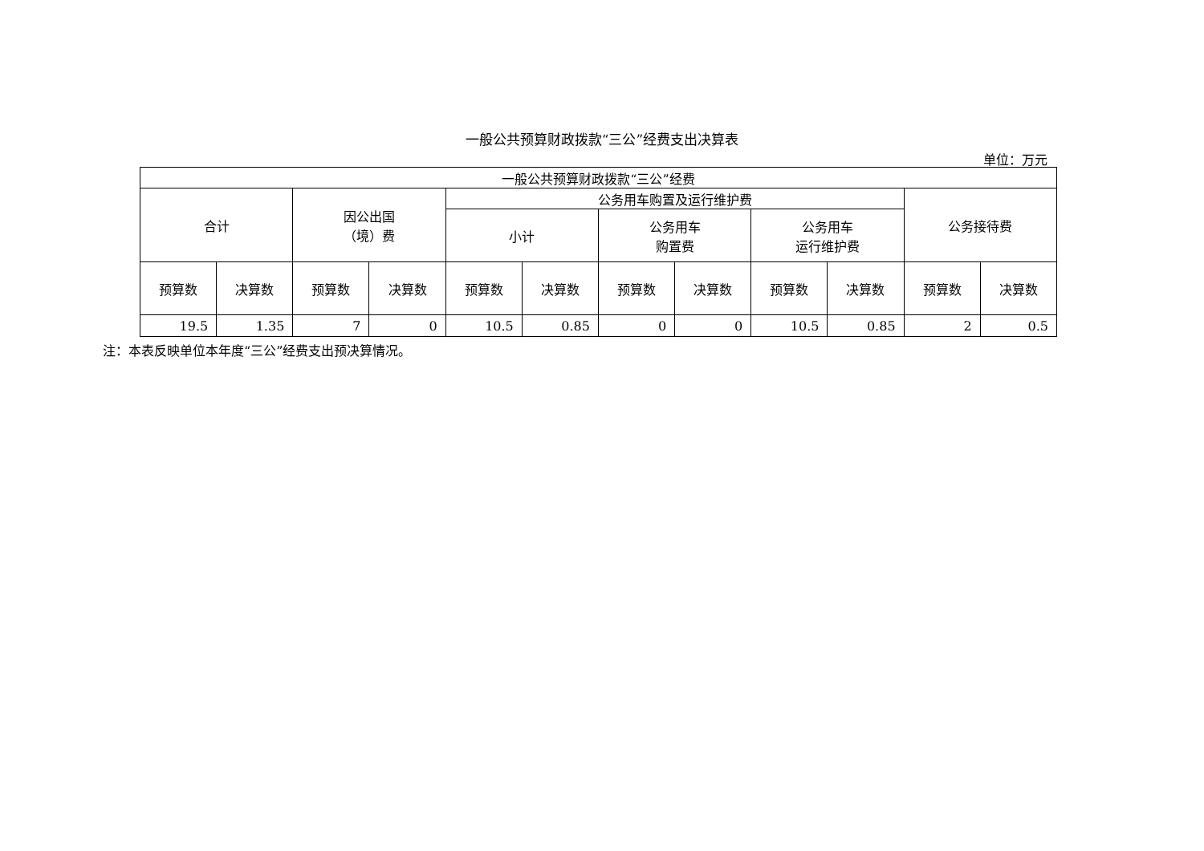一般公共预算财政拨款“三公”经费支出决算表
单位：万元
| 一般公共预算财政拨款“三公”经费 | | | | | | | | | | | |
| --- | --- | --- | --- | --- | --- | --- | --- | --- | --- | --- | --- |
| 合计 | | 因公出国 （境）费 | | 公务用车购置及运行维护费 | | | | | | 公务接待费 | |
| | | | | 小计 | | 公务用车 购置费 | | 公务用车 运行维护费 | | | |
| 预算数 | 决算数 | 预算数 | 决算数 | 预算数 | 决算数 | 预算数 | 决算数 | 预算数 | 决算数 | 预算数 | 决算数 |
| 19.5 | 1.35 | 7 | 0 | 10.5 | 0.85 | 0 | 0 | 10.5 | 0.85 | 2 | 0.5 |
注：本表反映单位本年度“三公”经费支出预决算情况。